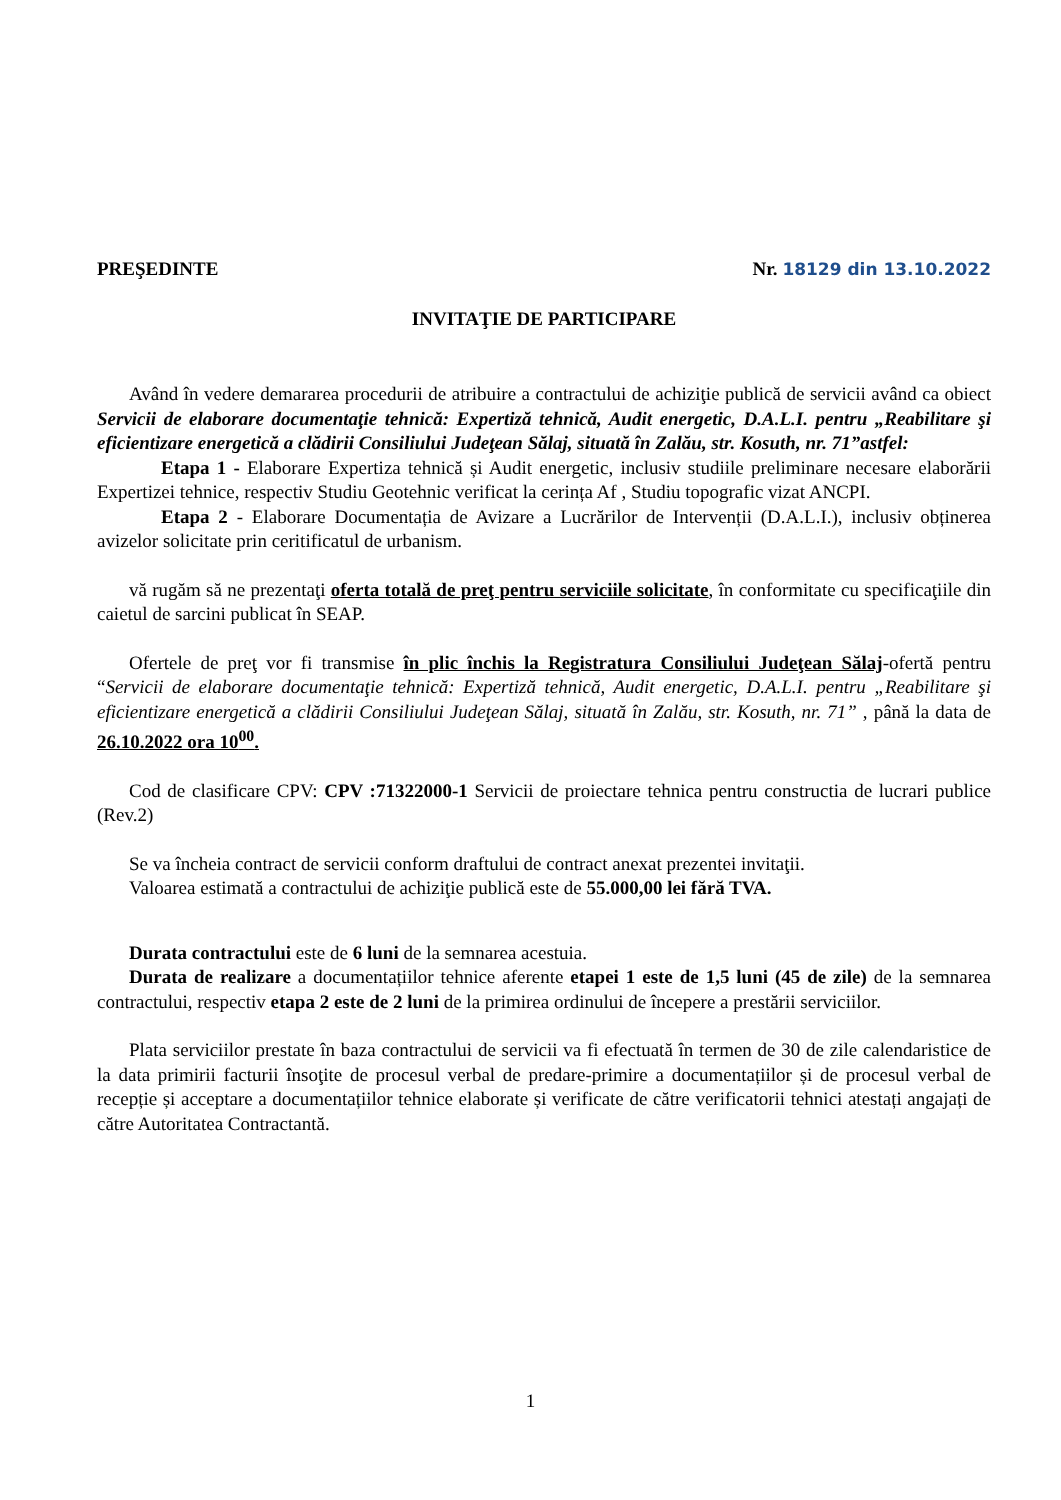PREŞEDINTE Nr. 18129 din 13.10.2022
INVITAŢIE DE PARTICIPARE
Având în vedere demararea procedurii de atribuire a contractului de achiziţie publică de servicii având ca obiect Servicii de elaborare documentaţie tehnică: Expertiză tehnică, Audit energetic, D.A.L.I. pentru „Reabilitare şi eficientizare energetică a clădirii Consiliului Judeţean Sălaj, situată în Zalău, str. Kosuth, nr. 71”astfel:
Etapa 1 - Elaborare Expertiza tehnică și Audit energetic, inclusiv studiile preliminare necesare elaborării Expertizei tehnice, respectiv Studiu Geotehnic verificat la cerința Af , Studiu topografic vizat ANCPI.
Etapa 2 - Elaborare Documentația de Avizare a Lucrărilor de Intervenții (D.A.L.I.), inclusiv obținerea avizelor solicitate prin ceritificatul de urbanism.
vă rugăm să ne prezentaţi oferta totală de preţ pentru serviciile solicitate, în conformitate cu specificaţiile din caietul de sarcini publicat în SEAP.
Ofertele de preţ vor fi transmise în plic închis la Registratura Consiliului Judeţean Sălaj-ofertă pentru “Servicii de elaborare documentaţie tehnică: Expertiză tehnică, Audit energetic, D.A.L.I. pentru „Reabilitare şi eficientizare energetică a clădirii Consiliului Judeţean Sălaj, situată în Zalău, str. Kosuth, nr. 71” , până la data de 26.10.2022 ora 10<sup>00</sup>.
Cod de clasificare CPV: CPV :71322000-1 Servicii de proiectare tehnica pentru constructia de lucrari publice (Rev.2)
Se va încheia contract de servicii conform draftului de contract anexat prezentei invitaţii.
Valoarea estimată a contractului de achiziţie publică este de 55.000,00 lei fără TVA.
Durata contractului este de 6 luni de la semnarea acestuia.
Durata de realizare a documentațiilor tehnice aferente etapei 1 este de 1,5 luni (45 de zile) de la semnarea contractului, respectiv etapa 2 este de 2 luni de la primirea ordinului de începere a prestării serviciilor.
Plata serviciilor prestate în baza contractului de servicii va fi efectuată în termen de 30 de zile calendaristice de la data primirii facturii însoţite de procesul verbal de predare-primire a documentațiilor și de procesul verbal de recepție și acceptare a documentațiilor tehnice elaborate și verificate de către verificatorii tehnici atestați angajați de către Autoritatea Contractantă.
1